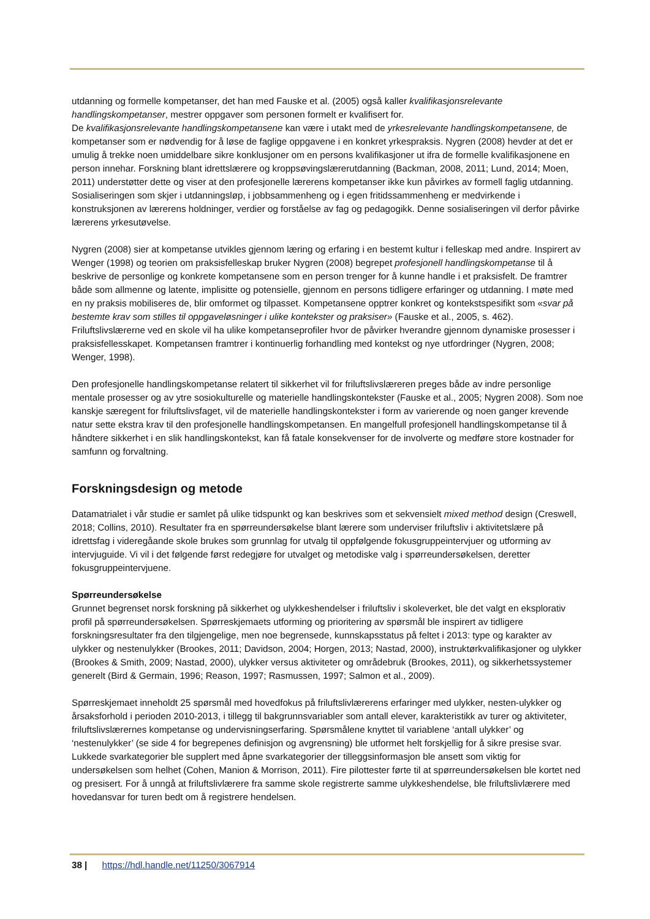utdanning og formelle kompetanser, det han med Fauske et al. (2005) også kaller kvalifikasjonsrelevante handlingskompetanser, mestrer oppgaver som personen formelt er kvalifisert for.
De kvalifikasjonsrelevante handlingskompetansene kan være i utakt med de yrkesrelevante handlingskompetansene, de kompetanser som er nødvendig for å løse de faglige oppgavene i en konkret yrkespraksis. Nygren (2008) hevder at det er umulig å trekke noen umiddelbare sikre konklusjoner om en persons kvalifikasjoner ut ifra de formelle kvalifikasjonene en person innehar. Forskning blant idrettslærere og kroppsøvingslærerutdanning (Backman, 2008, 2011; Lund, 2014; Moen, 2011) understøtter dette og viser at den profesjonelle lærerens kompetanser ikke kun påvirkes av formell faglig utdanning. Sosialiseringen som skjer i utdanningsløp, i jobbsammenheng og i egen fritidssammenheng er medvirkende i konstruksjonen av lærerens holdninger, verdier og forståelse av fag og pedagogikk. Denne sosialiseringen vil derfor påvirke lærerens yrkesutøvelse.
Nygren (2008) sier at kompetanse utvikles gjennom læring og erfaring i en bestemt kultur i felleskap med andre. Inspirert av Wenger (1998) og teorien om praksisfelleskap bruker Nygren (2008) begrepet profesjonell handlingskompetanse til å beskrive de personlige og konkrete kompetansene som en person trenger for å kunne handle i et praksisfelt. De framtrer både som allmenne og latente, implisitte og potensielle, gjennom en persons tidligere erfaringer og utdanning. I møte med en ny praksis mobiliseres de, blir omformet og tilpasset. Kompetansene opptrer konkret og kontekstspesifikt som «svar på bestemte krav som stilles til oppgaveløsninger i ulike kontekster og praksiser» (Fauske et al., 2005, s. 462). Friluftslivslærerne ved en skole vil ha ulike kompetanseprofiler hvor de påvirker hverandre gjennom dynamiske prosesser i praksisfellesskapet. Kompetansen framtrer i kontinuerlig forhandling med kontekst og nye utfordringer (Nygren, 2008; Wenger, 1998).
Den profesjonelle handlingskompetanse relatert til sikkerhet vil for friluftslivslæreren preges både av indre personlige mentale prosesser og av ytre sosiokulturelle og materielle handlingskontekster (Fauske et al., 2005; Nygren 2008). Som noe kanskje særegent for friluftslivsfaget, vil de materielle handlingskontekster i form av varierende og noen ganger krevende natur sette ekstra krav til den profesjonelle handlingskompetansen. En mangelfull profesjonell handlingskompetanse til å håndtere sikkerhet i en slik handlingskontekst, kan få fatale konsekvenser for de involverte og medføre store kostnader for samfunn og forvaltning.
Forskningsdesign og metode
Datamatrialet i vår studie er samlet på ulike tidspunkt og kan beskrives som et sekvensielt mixed method design (Creswell, 2018; Collins, 2010). Resultater fra en spørreundersøkelse blant lærere som underviser friluftsliv i aktivitetslære på idrettsfag i videregåande skole brukes som grunnlag for utvalg til oppfølgende fokusgruppeintervjuer og utforming av intervjuguide. Vi vil i det følgende først redegjøre for utvalget og metodiske valg i spørreundersøkelsen, deretter fokusgruppeintervjuene.
Spørreundersøkelse
Grunnet begrenset norsk forskning på sikkerhet og ulykkeshendelser i friluftsliv i skoleverket, ble det valgt en eksplorativ profil på spørreundersøkelsen. Spørreskjemaets utforming og prioritering av spørsmål ble inspirert av tidligere forskningsresultater fra den tilgjengelige, men noe begrensede, kunnskapsstatus på feltet i 2013: type og karakter av ulykker og nestenulykker (Brookes, 2011; Davidson, 2004; Horgen, 2013; Nastad, 2000), instruktørkvalifikasjoner og ulykker (Brookes & Smith, 2009; Nastad, 2000), ulykker versus aktiviteter og områdebruk (Brookes, 2011), og sikkerhetssystemer generelt (Bird & Germain, 1996; Reason, 1997; Rasmussen, 1997; Salmon et al., 2009).
Spørreskjemaet inneholdt 25 spørsmål med hovedfokus på friluftslivlærerens erfaringer med ulykker, nesten-ulykker og årsaksforhold i perioden 2010-2013, i tillegg til bakgrunnsvariabler som antall elever, karakteristikk av turer og aktiviteter, friluftslivslærernes kompetanse og undervisningserfaring. Spørsmålene knyttet til variablene ‘antall ulykker’ og ‘nestenulykker’ (se side 4 for begrepenes definisjon og avgrensning) ble utformet helt forskjellig for å sikre presise svar. Lukkede svarkategorier ble supplert med åpne svarkategorier der tilleggsinformasjon ble ansett som viktig for undersøkelsen som helhet (Cohen, Manion & Morrison, 2011). Fire pilottester førte til at spørreundersøkelsen ble kortet ned og presisert. For å unngå at friluftslivlærere fra samme skole registrerte samme ulykkeshendelse, ble friluftslivlærere med hovedansvar for turen bedt om å registrere hendelsen.
38 | https://hdl.handle.net/11250/3067914